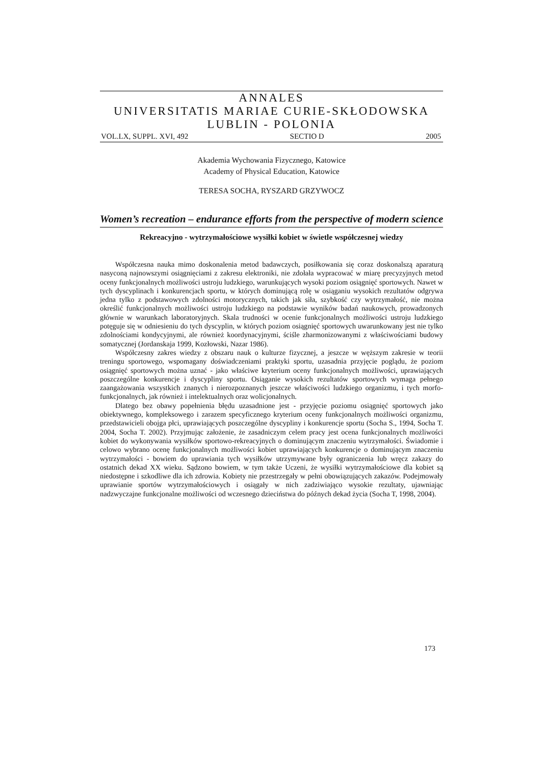ANNALES
UNIVERSITATIS MARIAE CURIE-SKŁODOWSKA
LUBLIN - POLONIA
VOL.LX, SUPPL. XVI, 492 SECTIO D 2005
Akademia Wychowania Fizycznego, Katowice
Academy of Physical Education, Katowice
TERESA SOCHA, RYSZARD GRZYWOCZ
Women’s recreation – endurance efforts from the perspective of modern science
Rekreacyjno - wytrzymałościowe wysiłki kobiet w świetle współczesnej wiedzy
Współczesna nauka mimo doskonalenia metod badawczych, posiłkowania się coraz doskonalszą aparaturą nasyconą najnowszymi osiągnięciami z zakresu elektroniki, nie zdołała wypracować w miarę precyzyjnych metod oceny funkcjonalnych możliwości ustroju ludzkiego, warunkujących wysoki poziom osiągnięć sportowych. Nawet w tych dyscyplinach i konkurencjach sportu, w których dominującą rolę w osiąganiu wysokich rezultatów odgrywa jedna tylko z podstawowych zdolności motorycznych, takich jak siła, szybkość czy wytrzymałość, nie można określić funkcjonalnych możliwości ustroju ludzkiego na podstawie wyników badań naukowych, prowadzonych głównie w warunkach laboratoryjnych. Skala trudności w ocenie funkcjonalnych możliwości ustroju ludzkiego potęguje się w odniesieniu do tych dyscyplin, w których poziom osiągnięć sportowych uwarunkowany jest nie tylko zdolnościami kondycyjnymi, ale również koordynacyjnymi, ściśle zharmonizowanymi z właściwościami budowy somatycznej (Jordanskaja 1999, Kozłowski, Nazar 1986).
Współczesny zakres wiedzy z obszaru nauk o kulturze fizycznej, a jeszcze w węższym zakresie w teorii treningu sportowego, wspomagany doświadczeniami praktyki sportu, uzasadnia przyjęcie poglądu, że poziom osiągnięć sportowych można uznać - jako właściwe kryterium oceny funkcjonalnych możliwości, uprawiających poszczególne konkurencje i dyscypliny sportu. Osiąganie wysokich rezultatów sportowych wymaga pełnego zaangażowania wszystkich znanych i nierozpoznanych jeszcze właściwości ludzkiego organizmu, i tych morfo-funkcjonalnych, jak również i intelektualnych oraz wolicjonalnych.
Dlatego bez obawy popełnienia błędu uzasadnione jest - przyjęcie poziomu osiągnięć sportowych jako obiektywnego, kompleksowego i zarazem specyficznego kryterium oceny funkcjonalnych możliwości organizmu, przedstawicieli obojga płci, uprawiających poszczególne dyscypliny i konkurencje sportu (Socha S., 1994, Socha T. 2004, Socha T. 2002). Przyjmując założenie, że zasadniczym celem pracy jest ocena funkcjonalnych możliwości kobiet do wykonywania wysiłków sportowo-rekreacyjnych o dominującym znaczeniu wytrzymałości. Świadomie i celowo wybrano ocenę funkcjonalnych możliwości kobiet uprawiających konkurencje o dominującym znaczeniu wytrzymałości - bowiem do uprawiania tych wysiłków utrzymywane były ograniczenia lub wręcz zakazy do ostatnich dekad XX wieku. Sądzono bowiem, w tym także Uczeni, że wysiłki wytrzymałościowe dla kobiet są niedostępne i szkodliwe dla ich zdrowia. Kobiety nie przestrzegały w pełni obowiązujących zakazów. Podejmowały uprawianie sportów wytrzymałościowych i osiągały w nich zadziwiająco wysokie rezultaty, ujawniając nadzwyczajne funkcjonalne możliwości od wczesnego dzieciństwa do późnych dekad życia (Socha T, 1998, 2004).
173